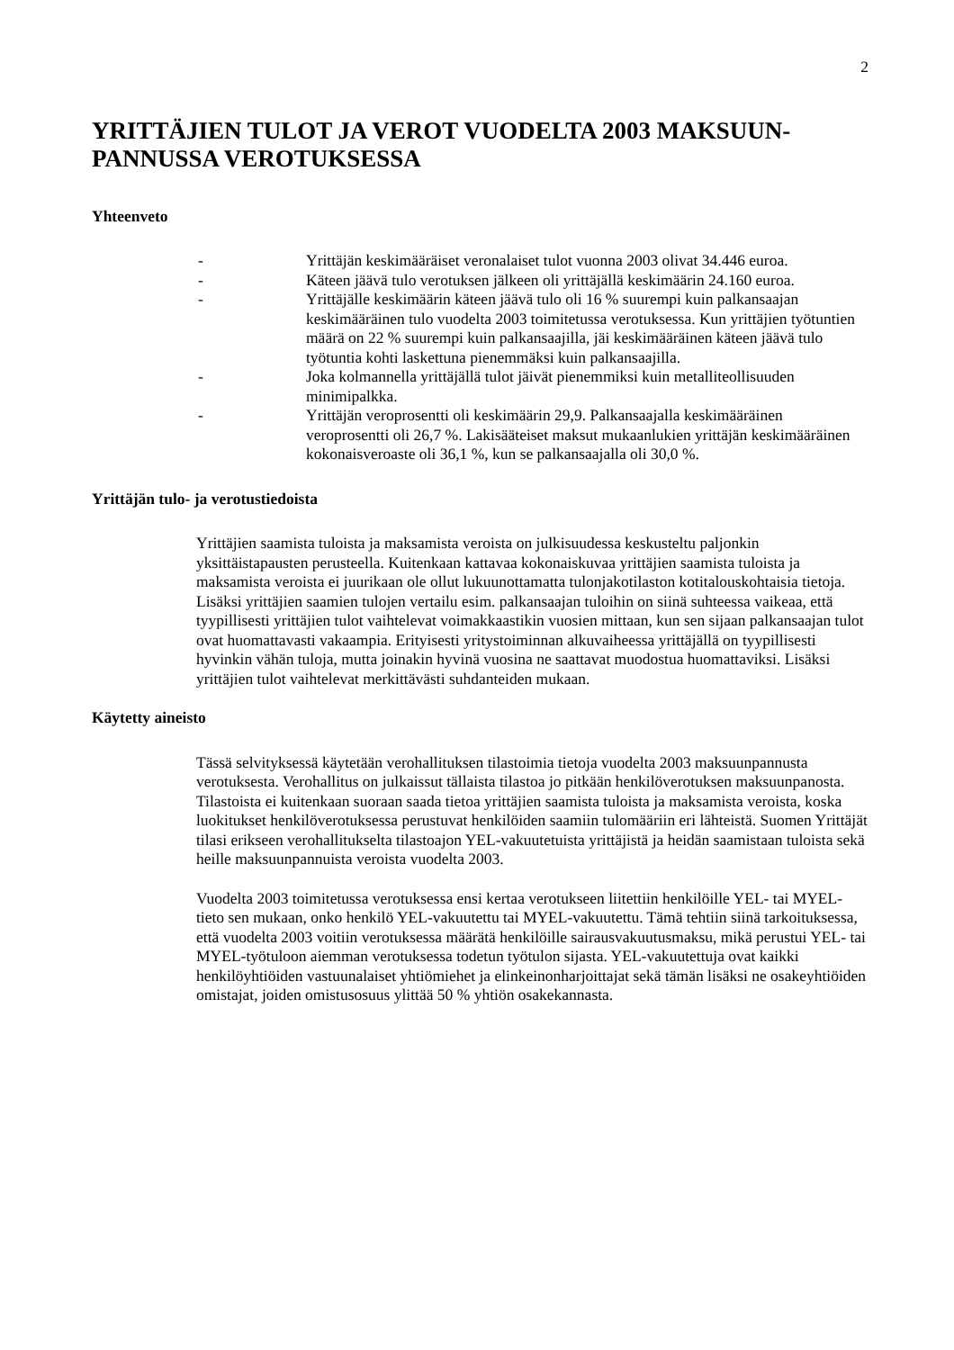2
YRITTÄJIEN TULOT JA VEROT VUODELTA 2003 MAKSUUN-PANNUSSA VEROTUKSESSA
Yhteenveto
- Yrittäjän keskimääräiset veronalaiset tulot vuonna 2003 olivat 34.446 euroa.
- Käteen jäävä tulo verotuksen jälkeen oli yrittäjällä keskimäärin 24.160 euroa.
- Yrittäjälle keskimäärin käteen jäävä tulo oli 16 % suurempi kuin palkansaajan keskimääräinen tulo vuodelta 2003 toimitetussa verotuksessa. Kun yrittäjien työtuntien määrä on 22 % suurempi kuin palkansaajilla, jäi keskimääräinen käteen jäävä tulo työtuntia kohti laskettuna pienemmäksi kuin palkansaajilla.
- Joka kolmannella yrittäjällä tulot jäivät pienemmiksi kuin metalliteollisuuden minimipalkka.
- Yrittäjän veroprosentti oli keskimäärin 29,9. Palkansaajalla keskimääräinen veroprosentti oli 26,7 %. Lakisääteiset maksut mukaanlukien yrittäjän keskimääräinen kokonaisveroaste oli 36,1 %, kun se palkansaajalla oli 30,0 %.
Yrittäjän tulo- ja verotustiedoista
Yrittäjien saamista tuloista ja maksamista veroista on julkisuudessa keskusteltu paljonkin yksittäistapausten perusteella. Kuitenkaan kattavaa kokonaiskuvaa yrittäjien saamista tuloista ja maksamista veroista ei juurikaan ole ollut lukuunottamatta tulonjakotilaston kotitalouskohtaisia tietoja. Lisäksi yrittäjien saamien tulojen vertailu esim. palkansaajan tuloihin on siinä suhteessa vaikeaa, että tyypillisesti yrittäjien tulot vaihtelevat voimakkaastikin vuosien mittaan, kun sen sijaan palkansaajan tulot ovat huomattavasti vakaampia. Erityisesti yritystoiminnan alkuvaiheessa yrittäjällä on tyypillisesti hyvinkin vähän tuloja, mutta joinakin hyvinä vuosina ne saattavat muodostua huomattaviksi. Lisäksi yrittäjien tulot vaihtelevat merkittävästi suhdanteiden mukaan.
Käytetty aineisto
Tässä selvityksessä käytetään verohallituksen tilastoimia tietoja vuodelta 2003 maksuunpannusta verotuksesta. Verohallitus on julkaissut tällaista tilastoa jo pitkään henkilöverotuksen maksuunpanosta. Tilastoista ei kuitenkaan suoraan saada tietoa yrittäjien saamista tuloista ja maksamista veroista, koska luokitukset henkilöverotuksessa perustuvat henkilöiden saamiin tulomääriin eri lähteistä. Suomen Yrittäjät tilasi erikseen verohallitukselta tilastoajon YEL-vakuutetuista yrittäjistä ja heidän saamistaan tuloista sekä heille maksuunpannuista veroista vuodelta 2003.
Vuodelta 2003 toimitetussa verotuksessa ensi kertaa verotukseen liitettiin henkilöille YEL- tai MYEL-tieto sen mukaan, onko henkilö YEL-vakuutettu tai MYEL-vakuutettu. Tämä tehtiin siinä tarkoituksessa, että vuodelta 2003 voitiin verotuksessa määrätä henkilöille sairausvakuutusmaksu, mikä perustui YEL- tai MYEL-työtuloon aiemman verotuksessa todetun työtulon sijasta. YEL-vakuutettuja ovat kaikki henkilöyhtiöiden vastuunalaiset yhtiömiehet ja elinkeinonharjoittajat sekä tämän lisäksi ne osakeyhtiöiden omistajat, joiden omistusosuus ylittää 50 % yhtiön osakekannasta.